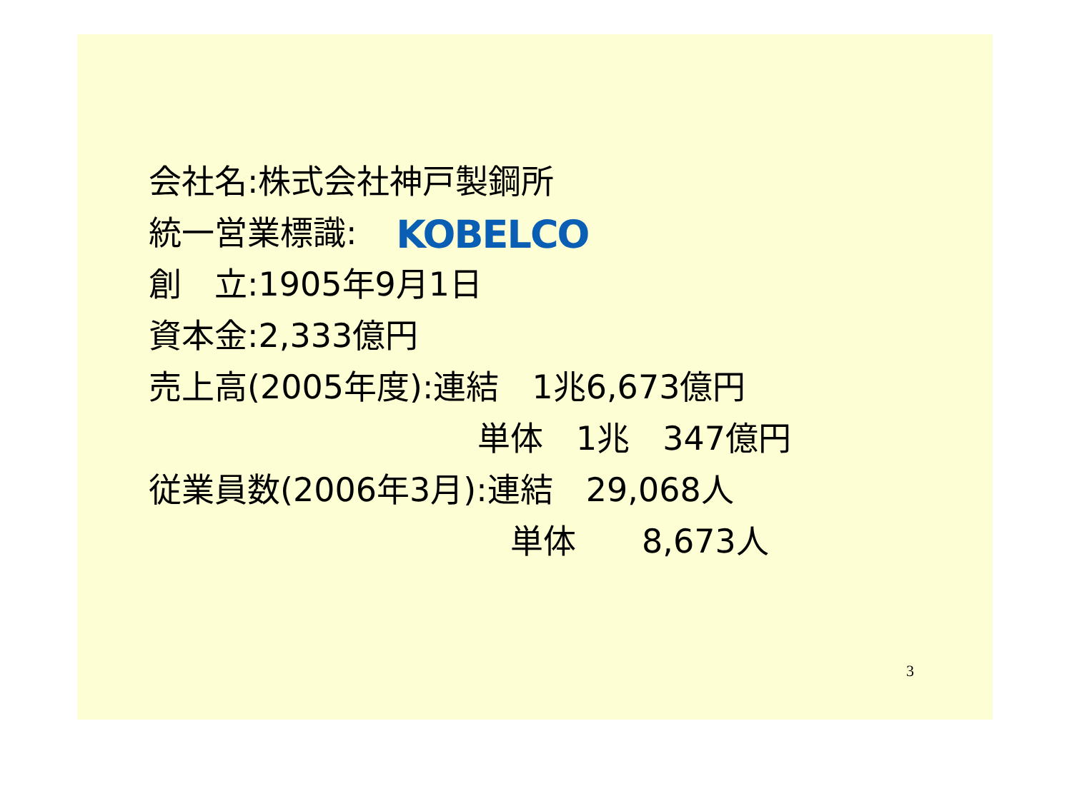会社名:株式会社神戸製鋼所
統一営業標識: KOBELCO
創　立:1905年9月1日
資本金:2,333億円
売上高(2005年度):連結　1兆6,673億円
　　　　　　　　　　単体　1兆　347億円
従業員数(2006年3月):連結　29,068人
　　　　　　　　　　　単体　　8,673人
3